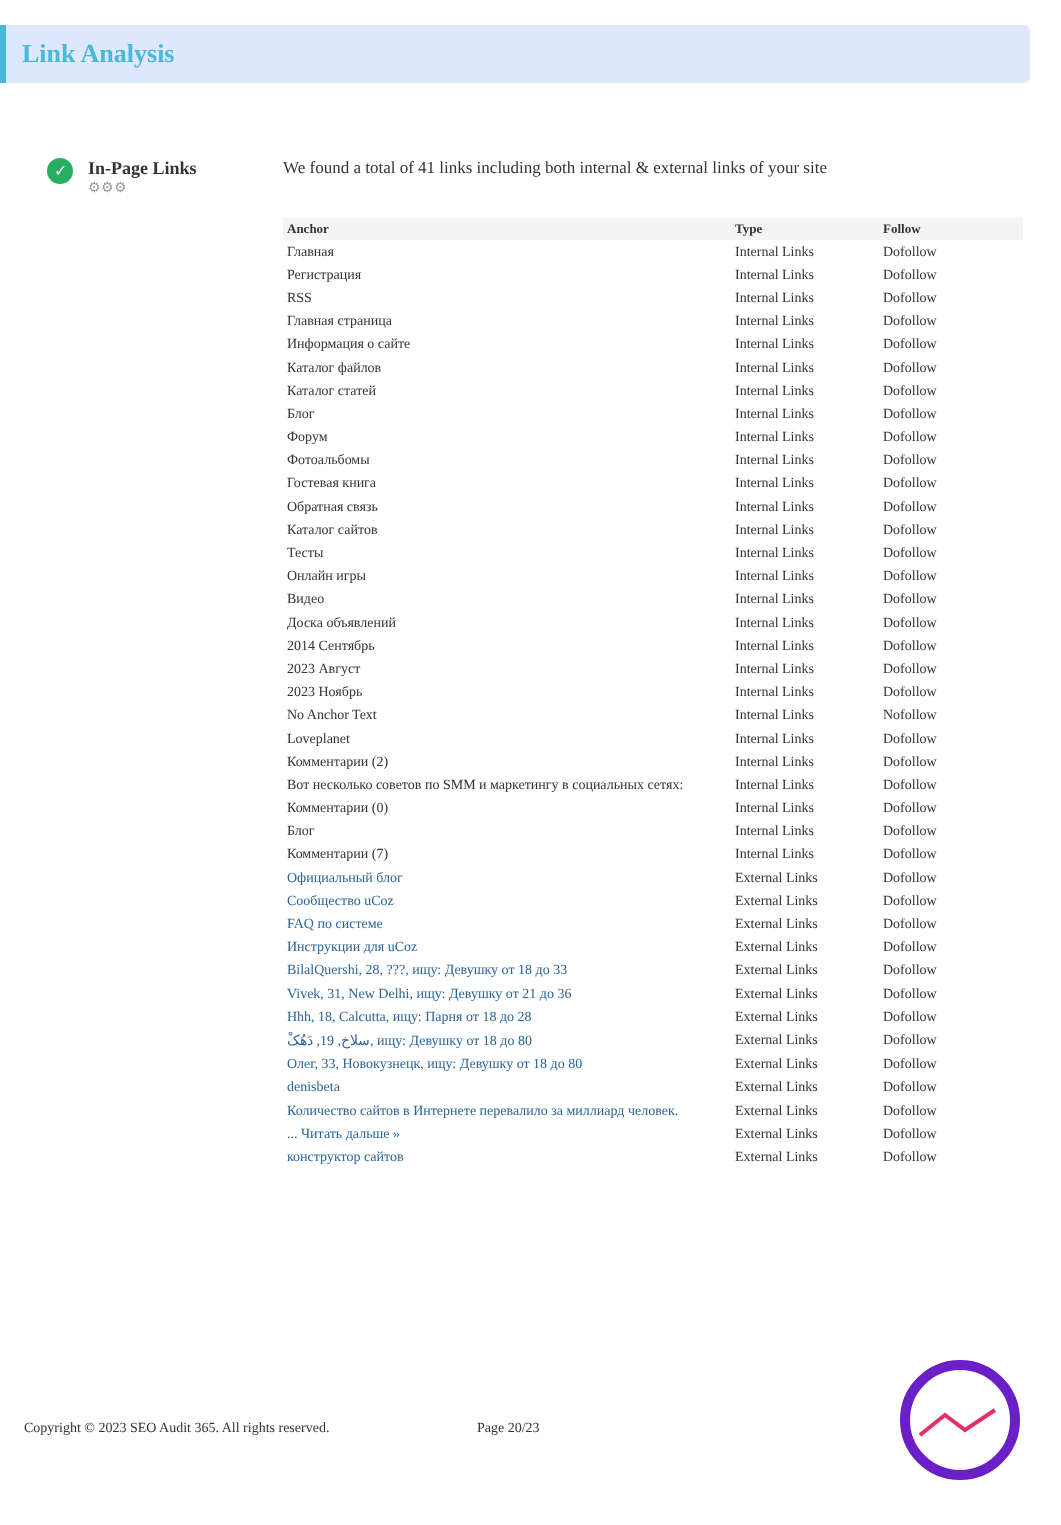Link Analysis
✓
In-Page Links
⚙⚙⚙
We found a total of 41 links including both internal & external links of your site
| Anchor | Type | Follow |
| --- | --- | --- |
| Главная | Internal Links | Dofollow |
| Регистрация | Internal Links | Dofollow |
| RSS | Internal Links | Dofollow |
| Главная страница | Internal Links | Dofollow |
| Информация о сайте | Internal Links | Dofollow |
| Каталог файлов | Internal Links | Dofollow |
| Каталог статей | Internal Links | Dofollow |
| Блог | Internal Links | Dofollow |
| Форум | Internal Links | Dofollow |
| Фотоальбомы | Internal Links | Dofollow |
| Гостевая книга | Internal Links | Dofollow |
| Обратная связь | Internal Links | Dofollow |
| Каталог сайтов | Internal Links | Dofollow |
| Тесты | Internal Links | Dofollow |
| Онлайн игры | Internal Links | Dofollow |
| Видео | Internal Links | Dofollow |
| Доска объявлений | Internal Links | Dofollow |
| 2014 Сентябрь | Internal Links | Dofollow |
| 2023 Август | Internal Links | Dofollow |
| 2023 Ноябрь | Internal Links | Dofollow |
| No Anchor Text | Internal Links | Nofollow |
| Loveplanet | Internal Links | Dofollow |
| Комментарии (2) | Internal Links | Dofollow |
| Вот несколько советов по SMM и маркетингу в социальных сетях: | Internal Links | Dofollow |
| Комментарии (0) | Internal Links | Dofollow |
| Блог | Internal Links | Dofollow |
| Комментарии (7) | Internal Links | Dofollow |
| Официальный блог | External Links | Dofollow |
| Сообщество uCoz | External Links | Dofollow |
| FAQ по системе | External Links | Dofollow |
| Инструкции для uCoz | External Links | Dofollow |
| BilalQuershi, 28, ???, ищу: Девушку от 18 до 33 | External Links | Dofollow |
| Vivek, 31, New Delhi, ищу: Девушку от 21 до 36 | External Links | Dofollow |
| Hhh, 18, Calcutta, ищу: Парня от 18 до 28 | External Links | Dofollow |
| سلاخ, 19, دَهُکْ, ищу: Девушку от 18 до 80 | External Links | Dofollow |
| Олег, 33, Новокузнецк, ищу: Девушку от 18 до 80 | External Links | Dofollow |
| denisbeta | External Links | Dofollow |
| Количество сайтов в Интернете перевалило за миллиард человек. | External Links | Dofollow |
| ... Читать дальше » | External Links | Dofollow |
| конструктор сайтов | External Links | Dofollow |
Copyright © 2023 SEO Audit 365. All rights reserved.
Page 20/23